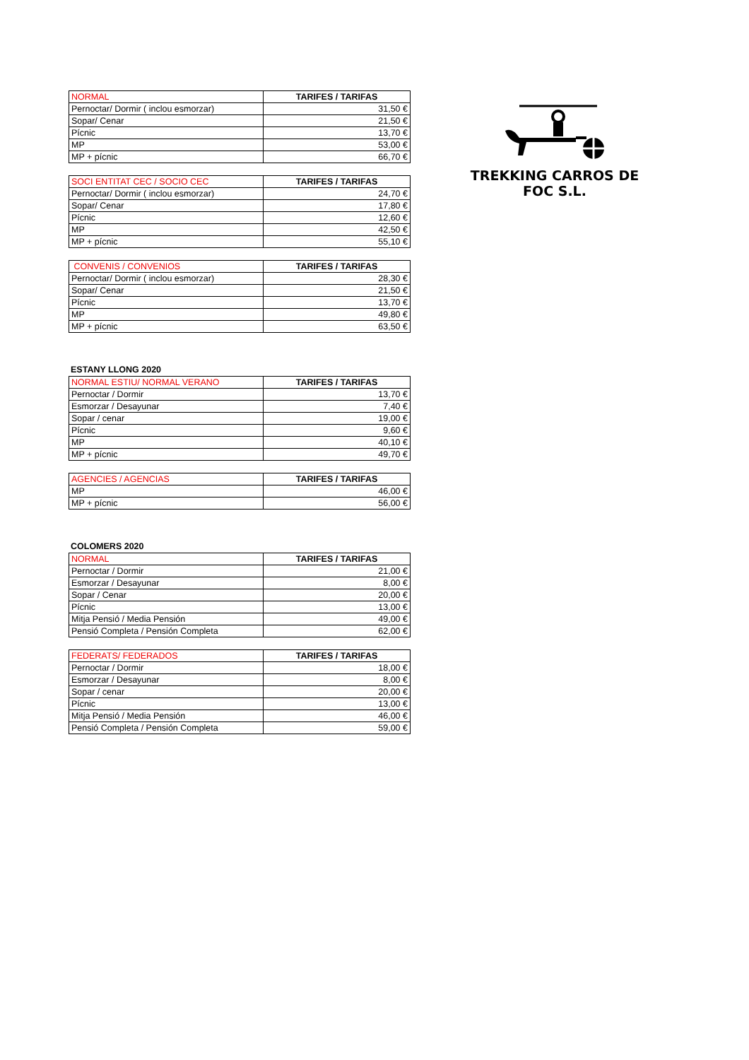TREKKING CARROS DE FOC S.L.
| NORMAL | TARIFES / TARIFAS |
| --- | --- |
| Pernoctar/ Dormir ( inclou esmorzar) | 31,50 € |
| Sopar/ Cenar | 21,50 € |
| Pícnic | 13,70 € |
| MP | 53,00 € |
| MP + pícnic | 66,70 € |
| SOCI ENTITAT CEC / SOCIO CEC | TARIFES / TARIFAS |
| --- | --- |
| Pernoctar/ Dormir ( inclou esmorzar) | 24,70 € |
| Sopar/ Cenar | 17,80 € |
| Pícnic | 12,60 € |
| MP | 42,50 € |
| MP + pícnic | 55,10 € |
| CONVENIS / CONVENIOS | TARIFES / TARIFAS |
| --- | --- |
| Pernoctar/ Dormir ( inclou esmorzar) | 28,30 € |
| Sopar/ Cenar | 21,50 € |
| Pícnic | 13,70 € |
| MP | 49,80 € |
| MP + pícnic | 63,50 € |
ESTANY LLONG 2020
| NORMAL ESTIU/ NORMAL VERANO | TARIFES / TARIFAS |
| --- | --- |
| Pernoctar / Dormir | 13,70 € |
| Esmorzar / Desayunar | 7,40 € |
| Sopar / cenar | 19,00 € |
| Pícnic | 9,60 € |
| MP | 40,10 € |
| MP + pícnic | 49,70 € |
| AGENCIES / AGENCIAS | TARIFES / TARIFAS |
| --- | --- |
| MP | 46,00 € |
| MP + pícnic | 56,00 € |
COLOMERS 2020
| NORMAL | TARIFES / TARIFAS |
| --- | --- |
| Pernoctar / Dormir | 21,00 € |
| Esmorzar / Desayunar | 8,00 € |
| Sopar / Cenar | 20,00 € |
| Pícnic | 13,00 € |
| Mitja Pensió / Media Pensión | 49,00 € |
| Pensió Completa / Pensión Completa | 62,00 € |
| FEDERATS/ FEDERADOS | TARIFES / TARIFAS |
| --- | --- |
| Pernoctar / Dormir | 18,00 € |
| Esmorzar / Desayunar | 8,00 € |
| Sopar / cenar | 20,00 € |
| Pícnic | 13,00 € |
| Mitja Pensió / Media Pensión | 46,00 € |
| Pensió Completa / Pensión Completa | 59,00 € |